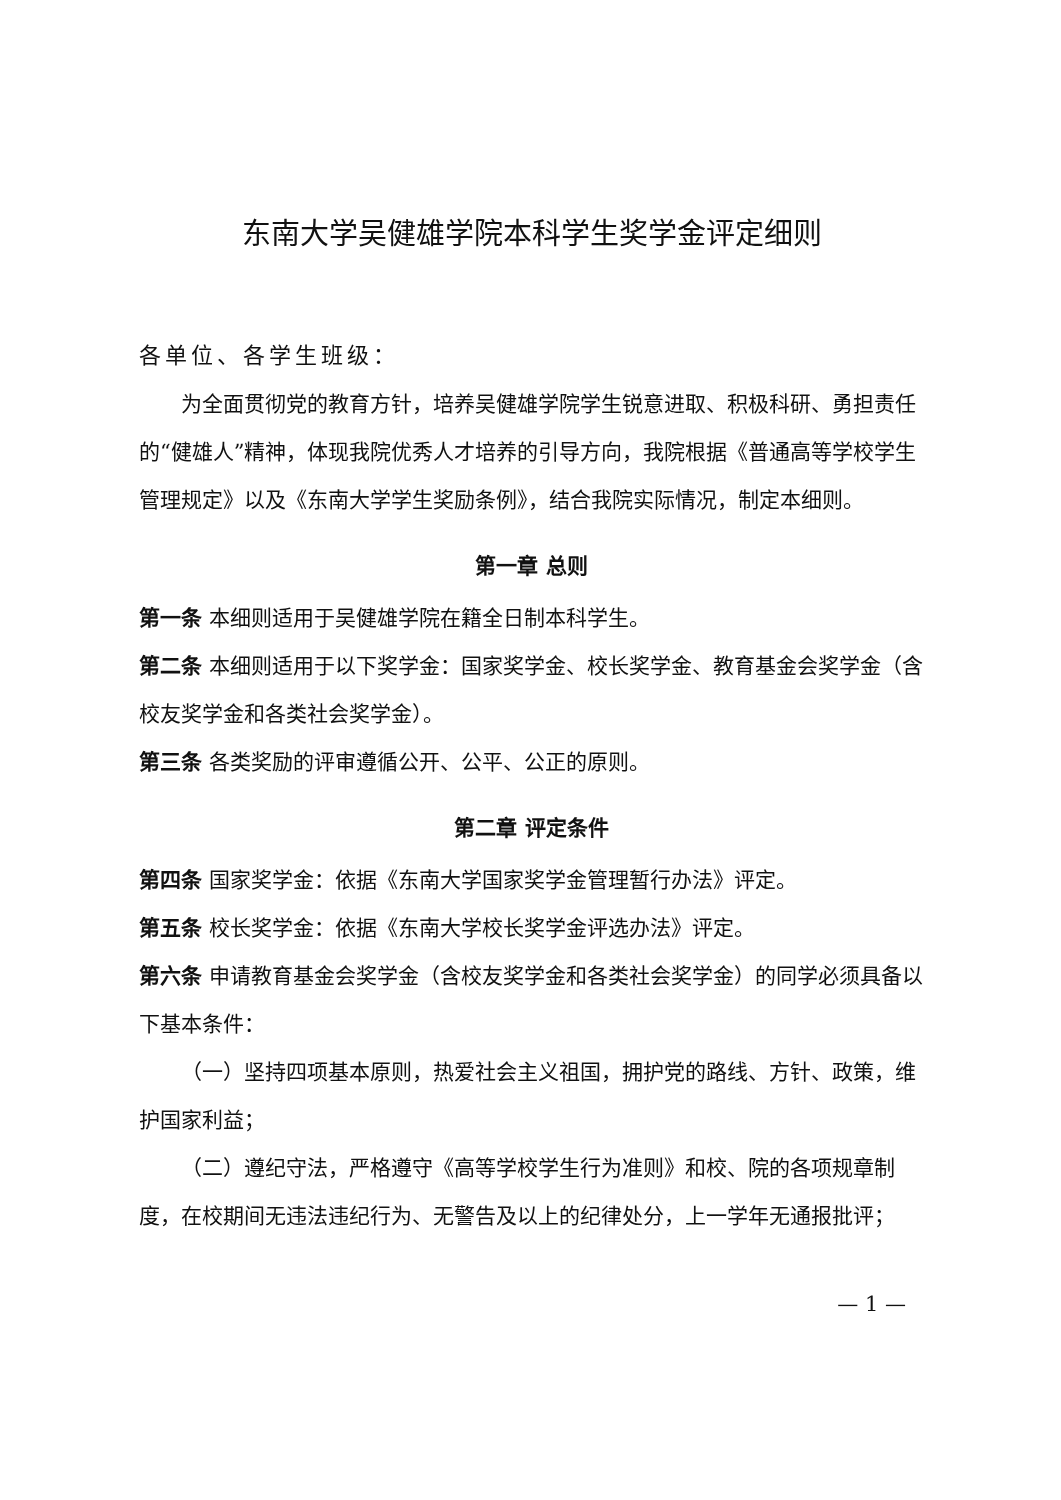东南大学吴健雄学院本科学生奖学金评定细则
各单位、各学生班级：
为全面贯彻党的教育方针，培养吴健雄学院学生锐意进取、积极科研、勇担责任的“健雄人”精神，体现我院优秀人才培养的引导方向，我院根据《普通高等学校学生管理规定》以及《东南大学学生奖励条例》，结合我院实际情况，制定本细则。
第一章 总则
第一条 本细则适用于吴健雄学院在籍全日制本科学生。
第二条 本细则适用于以下奖学金：国家奖学金、校长奖学金、教育基金会奖学金（含校友奖学金和各类社会奖学金）。
第三条 各类奖励的评审遵循公开、公平、公正的原则。
第二章 评定条件
第四条 国家奖学金：依据《东南大学国家奖学金管理暂行办法》评定。
第五条 校长奖学金：依据《东南大学校长奖学金评选办法》评定。
第六条 申请教育基金会奖学金（含校友奖学金和各类社会奖学金）的同学必须具备以下基本条件：
（一）坚持四项基本原则，热爱社会主义祖国，拥护党的路线、方针、政策，维护国家利益；
（二）遵纪守法，严格遵守《高等学校学生行为准则》和校、院的各项规章制度，在校期间无违法违纪行为、无警告及以上的纪律处分，上一学年无通报批评；
— 1 —